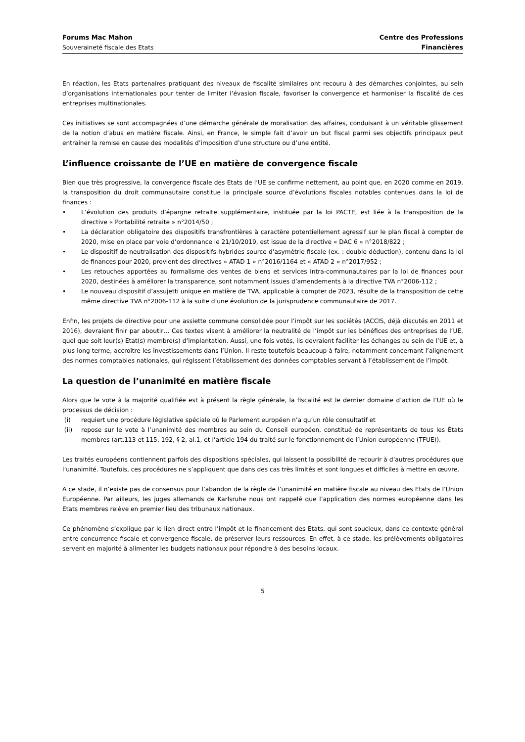Forums Mac Mahon
Souveraineté fiscale des Etats
Centre des Professions
Financières
En réaction, les Etats partenaires pratiquant des niveaux de fiscalité similaires ont recouru à des démarches conjointes, au sein d’organisations internationales pour tenter de limiter l’évasion fiscale, favoriser la convergence et harmoniser la fiscalité de ces entreprises multinationales.
Ces initiatives se sont accompagnées d’une démarche générale de moralisation des affaires, conduisant à un véritable glissement de la notion d’abus en matière fiscale. Ainsi, en France, le simple fait d’avoir un but fiscal parmi ses objectifs principaux peut entrainer la remise en cause des modalités d’imposition d’une structure ou d’une entité.
L’influence croissante de l’UE en matière de convergence fiscale
Bien que très progressive, la convergence fiscale des Etats de l’UE se confirme nettement, au point que, en 2020 comme en 2019, la transposition du droit communautaire constitue la principale source d’évolutions fiscales notables contenues dans la loi de finances :
• L’évolution des produits d’épargne retraite supplémentaire, instituée par la loi PACTE, est liée à la transposition de la directive « Portabilité retraite » n°2014/50 ;
• La déclaration obligatoire des dispositifs transfrontières à caractère potentiellement agressif sur le plan fiscal à compter de 2020, mise en place par voie d’ordonnance le 21/10/2019, est issue de la directive « DAC 6 » n°2018/822 ;
• Le dispositif de neutralisation des dispositifs hybrides source d’asymétrie fiscale (ex. : double déduction), contenu dans la loi de finances pour 2020, provient des directives « ATAD 1 » n°2016/1164 et « ATAD 2 » n°2017/952 ;
• Les retouches apportées au formalisme des ventes de biens et services intra-communautaires par la loi de finances pour 2020, destinées à améliorer la transparence, sont notamment issues d’amendements à la directive TVA n°2006-112 ;
• Le nouveau dispositif d’assujetti unique en matière de TVA, applicable à compter de 2023, résulte de la transposition de cette même directive TVA n°2006-112 à la suite d’une évolution de la jurisprudence communautaire de 2017.
Enfin, les projets de directive pour une assiette commune consolidée pour l’impôt sur les sociétés (ACCIS, déjà discutés en 2011 et 2016), devraient finir par aboutir… Ces textes visent à améliorer la neutralité de l’impôt sur les bénéfices des entreprises de l’UE, quel que soit leur(s) Etat(s) membre(s) d’implantation. Aussi, une fois votés, ils devraient faciliter les échanges au sein de l’UE et, à plus long terme, accroître les investissements dans l’Union. Il reste toutefois beaucoup à faire, notamment concernant l’alignement des normes comptables nationales, qui régissent l’établissement des données comptables servant à l’établissement de l’impôt.
La question de l’unanimité en matière fiscale
Alors que le vote à la majorité qualifiée est à présent la règle générale, la fiscalité est le dernier domaine d’action de l’UE où le processus de décision :
(i) requiert une procédure législative spéciale où le Parlement européen n’a qu’un rôle consultatif et
(ii) repose sur le vote à l’unanimité des membres au sein du Conseil européen, constitué de représentants de tous les États membres (art.113 et 115, 192, § 2, al.1, et l’article 194 du traité sur le fonctionnement de l’Union européenne (TFUE)).
Les traités européens contiennent parfois des dispositions spéciales, qui laissent la possibilité de recourir à d’autres procédures que l’unanimité. Toutefois, ces procédures ne s’appliquent que dans des cas très limités et sont longues et difficiles à mettre en œuvre.
A ce stade, il n’existe pas de consensus pour l’abandon de la règle de l’unanimité en matière fiscale au niveau des Etats de l’Union Européenne. Par ailleurs, les juges allemands de Karlsruhe nous ont rappelé que l’application des normes européenne dans les Etats membres relève en premier lieu des tribunaux nationaux.
Ce phénomène s’explique par le lien direct entre l’impôt et le financement des Etats, qui sont soucieux, dans ce contexte général entre concurrence fiscale et convergence fiscale, de préserver leurs ressources. En effet, à ce stade, les prélèvements obligatoires servent en majorité à alimenter les budgets nationaux pour répondre à des besoins locaux.
5